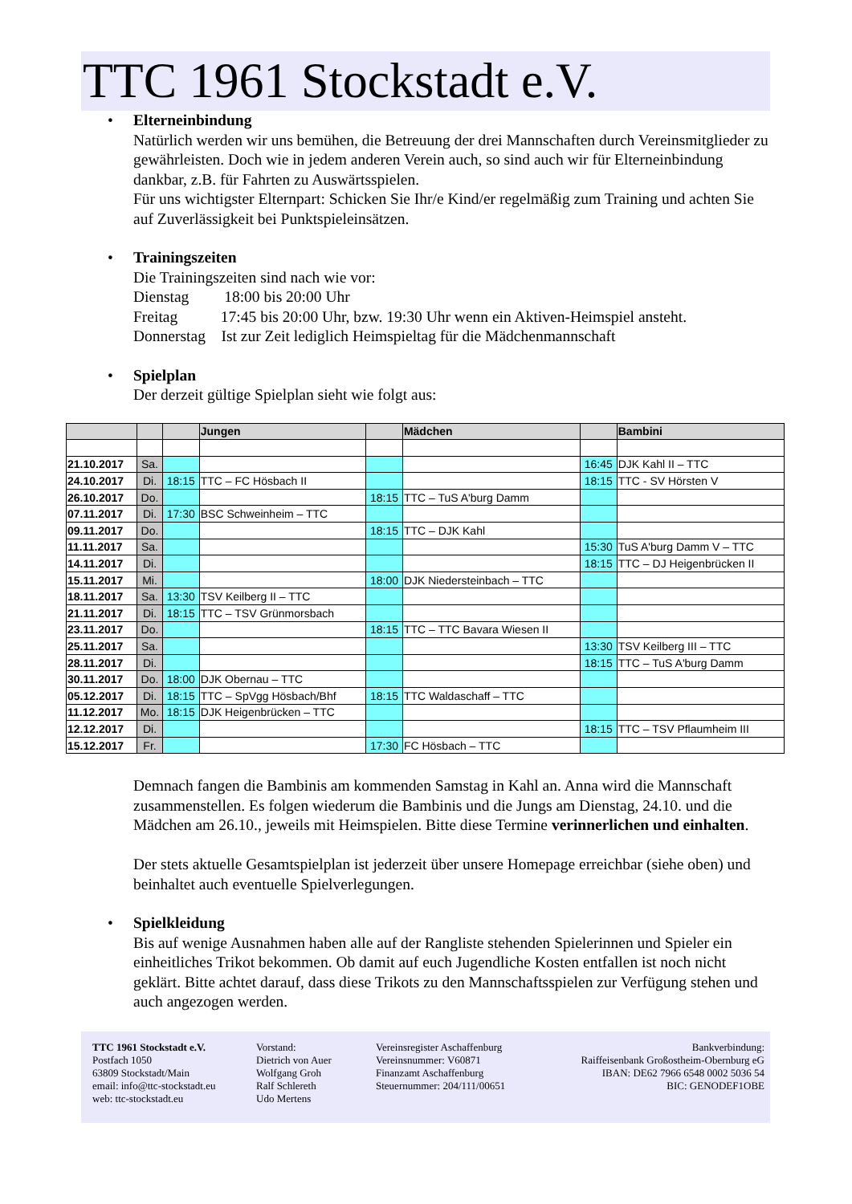TTC 1961 Stockstadt e.V.
•
Elterneinbindung
Natürlich werden wir uns bemühen, die Betreuung der drei Mannschaften durch Vereinsmitglieder zu gewährleisten. Doch wie in jedem anderen Verein auch, so sind auch wir für Elterneinbindung dankbar, z.B. für Fahrten zu Auswärtsspielen.
Für uns wichtigster Elternpart: Schicken Sie Ihr/e Kind/er regelmäßig zum Training und achten Sie auf Zuverlässigkeit bei Punktspieleinsätzen.
•
Trainingszeiten
Die Trainingszeiten sind nach wie vor:
Dienstag 18:00 bis 20:00 Uhr
Freitag 17:45 bis 20:00 Uhr, bzw. 19:30 Uhr wenn ein Aktiven-Heimspiel ansteht.
Donnerstag Ist zur Zeit lediglich Heimspieltag für die Mädchenmannschaft
•
Spielplan
Der derzeit gültige Spielplan sieht wie folgt aus:
| | | | Jungen | | Mädchen | | Bambini |
| --- | --- | --- | --- | --- | --- | --- | --- |
| 21.10.2017 | Sa. | | | | | 16:45 | DJK Kahl II – TTC |
| 24.10.2017 | Di. | 18:15 | TTC – FC Hösbach II | | | 18:15 | TTC - SV Hörsten V |
| 26.10.2017 | Do. | | | 18:15 | TTC – TuS A'burg Damm | | |
| 07.11.2017 | Di. | 17:30 | BSC Schweinheim – TTC | | | | |
| 09.11.2017 | Do. | | | 18:15 | TTC – DJK Kahl | | |
| 11.11.2017 | Sa. | | | | | 15:30 | TuS A'burg Damm V – TTC |
| 14.11.2017 | Di. | | | | | 18:15 | TTC – DJ Heigenbrücken II |
| 15.11.2017 | Mi. | | | 18:00 | DJK Niedersteinbach – TTC | | |
| 18.11.2017 | Sa. | 13:30 | TSV Keilberg II – TTC | | | | |
| 21.11.2017 | Di. | 18:15 | TTC – TSV Grünmorsbach | | | | |
| 23.11.2017 | Do. | | | 18:15 | TTC – TTC Bavara Wiesen II | | |
| 25.11.2017 | Sa. | | | | | 13:30 | TSV Keilberg III – TTC |
| 28.11.2017 | Di. | | | | | 18:15 | TTC – TuS A'burg Damm |
| 30.11.2017 | Do. | 18:00 | DJK Obernau – TTC | | | | |
| 05.12.2017 | Di. | 18:15 | TTC – SpVgg Hösbach/Bhf | 18:15 | TTC Waldaschaff – TTC | | |
| 11.12.2017 | Mo. | 18:15 | DJK Heigenbrücken – TTC | | | | |
| 12.12.2017 | Di. | | | | | 18:15 | TTC – TSV Pflaumheim III |
| 15.12.2017 | Fr. | | | 17:30 | FC Hösbach – TTC | | |
Demnach fangen die Bambinis am kommenden Samstag in Kahl an. Anna wird die Mannschaft zusammenstellen. Es folgen wiederum die Bambinis und die Jungs am Dienstag, 24.10. und die Mädchen am 26.10., jeweils mit Heimspielen. Bitte diese Termine verinnerlichen und einhalten.
Der stets aktuelle Gesamtspielplan ist jederzeit über unsere Homepage erreichbar (siehe oben) und beinhaltet auch eventuelle Spielverlegungen.
•
Spielkleidung
Bis auf wenige Ausnahmen haben alle auf der Rangliste stehenden Spielerinnen und Spieler ein einheitliches Trikot bekommen. Ob damit auf euch Jugendliche Kosten entfallen ist noch nicht geklärt. Bitte achtet darauf, dass diese Trikots zu den Mannschaftsspielen zur Verfügung stehen und auch angezogen werden.
TTC 1961 Stockstadt e.V.
Postfach 1050
63809 Stockstadt/Main
email: info@ttc-stockstadt.eu
web: ttc-stockstadt.eu
Vorstand:
Dietrich von Auer
Wolfgang Groh
Ralf Schlereth
Udo Mertens
Vereinsregister Aschaffenburg
Vereinsnummer: V60871
Finanzamt Aschaffenburg
Steuernummer: 204/111/00651
Bankverbindung:
Raiffeisenbank Großostheim-Obernburg eG
IBAN: DE62 7966 6548 0002 5036 54
BIC: GENODEF1OBE